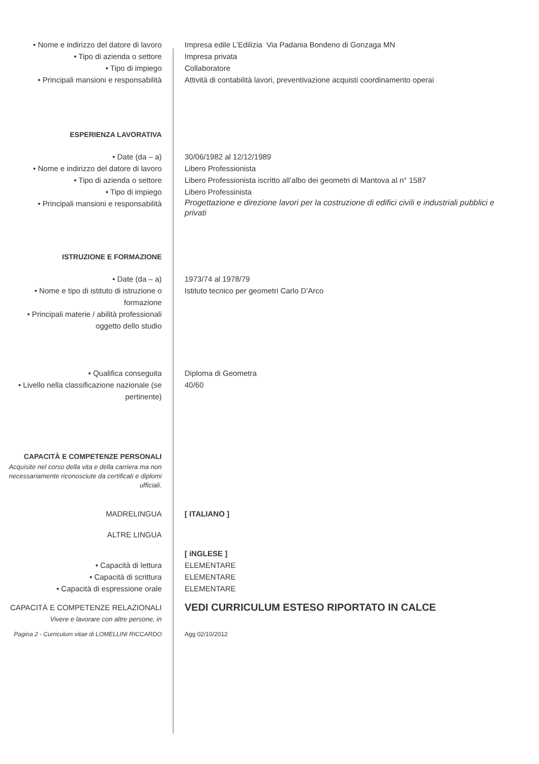• Nome e indirizzo del datore di lavoro
Impresa edile L’Edilizia Via Padania Bondeno di Gonzaga MN
• Tipo di azienda o settore Impresa privata
• Tipo di impiego Collaboratore
• Principali mansioni e responsabilità
Attività di contabilità lavori, preventivazione acquisti coordinamento operai
ESPERIENZA LAVORATIVA
• Date (da – a) 30/06/1982 al 12/12/1989
• Nome e indirizzo del datore di lavoro
Libero Professionista
• Tipo di azienda o settore Libero Professionista iscritto all’albo dei geometri di Mantova al n° 1587
• Tipo di impiego Libero Professinista
• Principali mansioni e responsabilità
Progettazione e direzione lavori per la costruzione di edifici civili e industriali pubblici e privati
ISTRUZIONE E FORMAZIONE
• Date (da – a) 1973/74 al 1978/79
• Nome e tipo di istituto di istruzione o formazione
Istituto tecnico per geometri Carlo D’Arco
• Principali materie / abilità professionali oggetto dello studio
• Qualifica conseguita Diploma di Geometra
• Livello nella classificazione nazionale (se pertinente)
40/60
CAPACITÀ E COMPETENZE PERSONALI
Acquisite nel corso della vita e della carriera ma non necessariamente riconosciute da certificati e diplomi ufficiali.
MADRELINGUA [ ITALIANO ]
ALTRE LINGUA
[ iNGLESE ]
• Capacità di lettura ELEMENTARE
• Capacità di scrittura ELEMENTARE
• Capacità di espressione orale ELEMENTARE
CAPACITÀ E COMPETENZE RELAZIONALI
VEDI CURRICULUM ESTESO RIPORTATO IN CALCE
Vivere e lavorare con altre persone, in
Pagina 2 - Curriculum vitae di LOMELLINI RICCARDO
Agg 02/10/2012